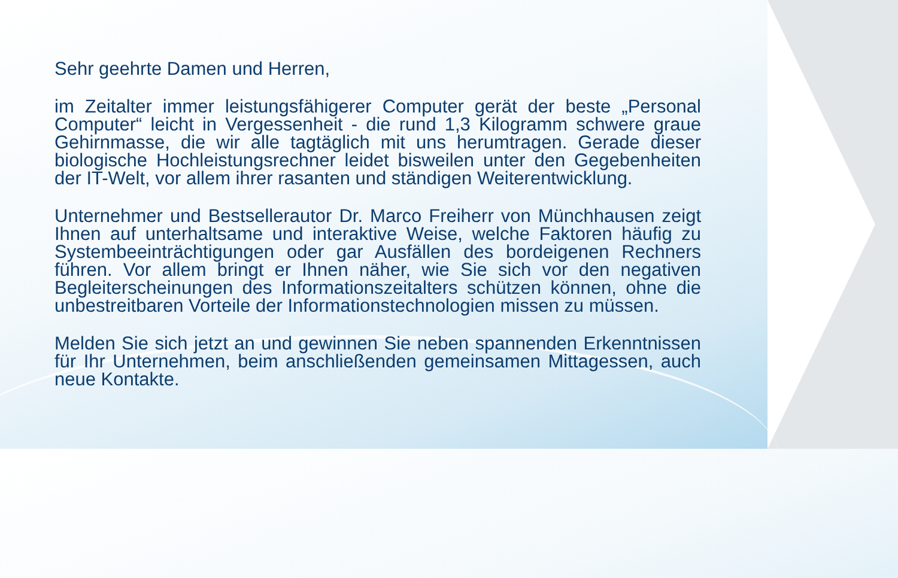Sehr geehrte Damen und Herren,
im Zeitalter immer leistungsfähigerer Computer gerät der beste „Personal Computer“ leicht in Vergessenheit - die rund 1,3 Kilogramm schwere graue Gehirnmasse, die wir alle tagtäglich mit uns herumtragen. Gerade dieser biologische Hochleistungsrechner leidet bisweilen unter den Gegebenheiten der IT-Welt, vor allem ihrer rasanten und ständigen Weiterentwicklung.
Unternehmer und Bestsellerautor Dr. Marco Freiherr von Münchhausen zeigt Ihnen auf unterhaltsame und interaktive Weise, welche Faktoren häufig zu Systembeeinträchtigungen oder gar Ausfällen des bordeigenen Rechners führen. Vor allem bringt er Ihnen näher, wie Sie sich vor den negativen Begleiterscheinungen des Informationszeitalters schützen können, ohne die unbestreitbaren Vorteile der Informationstechnologien missen zu müssen.
Melden Sie sich jetzt an und gewinnen Sie neben spannenden Erkenntnissen für Ihr Unternehmen, beim anschließenden gemeinsamen Mittagessen, auch neue Kontakte.